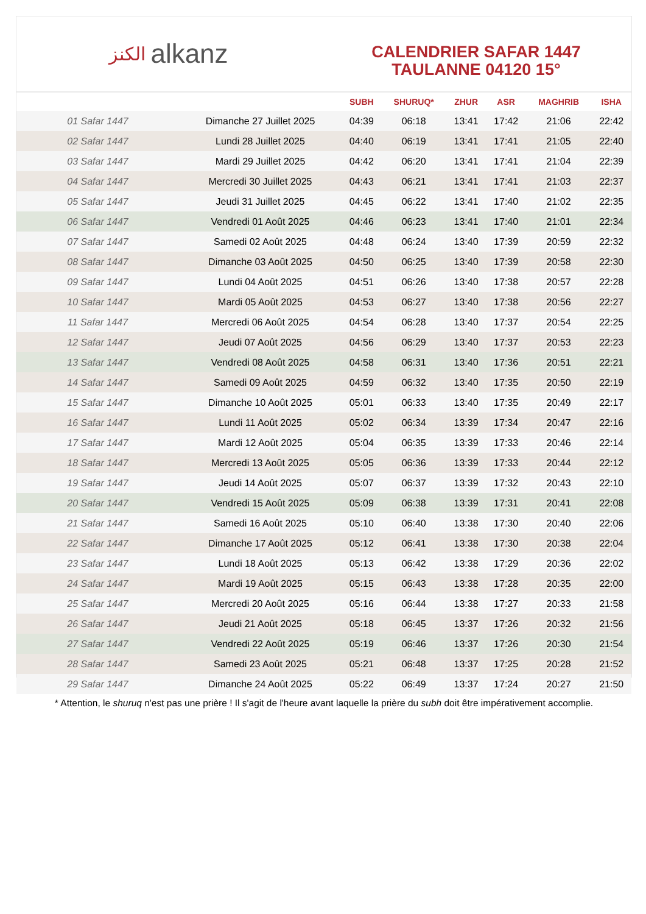الكنز alkanz
CALENDRIER SAFAR 1447
TAULANNE 04120 15°
| | | SUBH | SHURUQ* | ZHUR | ASR | MAGHRIB | ISHA |
| --- | --- | --- | --- | --- | --- | --- | --- |
| 01 Safar 1447 | Dimanche 27 Juillet 2025 | 04:39 | 06:18 | 13:41 | 17:42 | 21:06 | 22:42 |
| 02 Safar 1447 | Lundi 28 Juillet 2025 | 04:40 | 06:19 | 13:41 | 17:41 | 21:05 | 22:40 |
| 03 Safar 1447 | Mardi 29 Juillet 2025 | 04:42 | 06:20 | 13:41 | 17:41 | 21:04 | 22:39 |
| 04 Safar 1447 | Mercredi 30 Juillet 2025 | 04:43 | 06:21 | 13:41 | 17:41 | 21:03 | 22:37 |
| 05 Safar 1447 | Jeudi 31 Juillet 2025 | 04:45 | 06:22 | 13:41 | 17:40 | 21:02 | 22:35 |
| 06 Safar 1447 | Vendredi 01 Août 2025 | 04:46 | 06:23 | 13:41 | 17:40 | 21:01 | 22:34 |
| 07 Safar 1447 | Samedi 02 Août 2025 | 04:48 | 06:24 | 13:40 | 17:39 | 20:59 | 22:32 |
| 08 Safar 1447 | Dimanche 03 Août 2025 | 04:50 | 06:25 | 13:40 | 17:39 | 20:58 | 22:30 |
| 09 Safar 1447 | Lundi 04 Août 2025 | 04:51 | 06:26 | 13:40 | 17:38 | 20:57 | 22:28 |
| 10 Safar 1447 | Mardi 05 Août 2025 | 04:53 | 06:27 | 13:40 | 17:38 | 20:56 | 22:27 |
| 11 Safar 1447 | Mercredi 06 Août 2025 | 04:54 | 06:28 | 13:40 | 17:37 | 20:54 | 22:25 |
| 12 Safar 1447 | Jeudi 07 Août 2025 | 04:56 | 06:29 | 13:40 | 17:37 | 20:53 | 22:23 |
| 13 Safar 1447 | Vendredi 08 Août 2025 | 04:58 | 06:31 | 13:40 | 17:36 | 20:51 | 22:21 |
| 14 Safar 1447 | Samedi 09 Août 2025 | 04:59 | 06:32 | 13:40 | 17:35 | 20:50 | 22:19 |
| 15 Safar 1447 | Dimanche 10 Août 2025 | 05:01 | 06:33 | 13:40 | 17:35 | 20:49 | 22:17 |
| 16 Safar 1447 | Lundi 11 Août 2025 | 05:02 | 06:34 | 13:39 | 17:34 | 20:47 | 22:16 |
| 17 Safar 1447 | Mardi 12 Août 2025 | 05:04 | 06:35 | 13:39 | 17:33 | 20:46 | 22:14 |
| 18 Safar 1447 | Mercredi 13 Août 2025 | 05:05 | 06:36 | 13:39 | 17:33 | 20:44 | 22:12 |
| 19 Safar 1447 | Jeudi 14 Août 2025 | 05:07 | 06:37 | 13:39 | 17:32 | 20:43 | 22:10 |
| 20 Safar 1447 | Vendredi 15 Août 2025 | 05:09 | 06:38 | 13:39 | 17:31 | 20:41 | 22:08 |
| 21 Safar 1447 | Samedi 16 Août 2025 | 05:10 | 06:40 | 13:38 | 17:30 | 20:40 | 22:06 |
| 22 Safar 1447 | Dimanche 17 Août 2025 | 05:12 | 06:41 | 13:38 | 17:30 | 20:38 | 22:04 |
| 23 Safar 1447 | Lundi 18 Août 2025 | 05:13 | 06:42 | 13:38 | 17:29 | 20:36 | 22:02 |
| 24 Safar 1447 | Mardi 19 Août 2025 | 05:15 | 06:43 | 13:38 | 17:28 | 20:35 | 22:00 |
| 25 Safar 1447 | Mercredi 20 Août 2025 | 05:16 | 06:44 | 13:38 | 17:27 | 20:33 | 21:58 |
| 26 Safar 1447 | Jeudi 21 Août 2025 | 05:18 | 06:45 | 13:37 | 17:26 | 20:32 | 21:56 |
| 27 Safar 1447 | Vendredi 22 Août 2025 | 05:19 | 06:46 | 13:37 | 17:26 | 20:30 | 21:54 |
| 28 Safar 1447 | Samedi 23 Août 2025 | 05:21 | 06:48 | 13:37 | 17:25 | 20:28 | 21:52 |
| 29 Safar 1447 | Dimanche 24 Août 2025 | 05:22 | 06:49 | 13:37 | 17:24 | 20:27 | 21:50 |
* Attention, le shuruq n'est pas une prière ! Il s'agit de l'heure avant laquelle la prière du subh doit être impérativement accomplie.